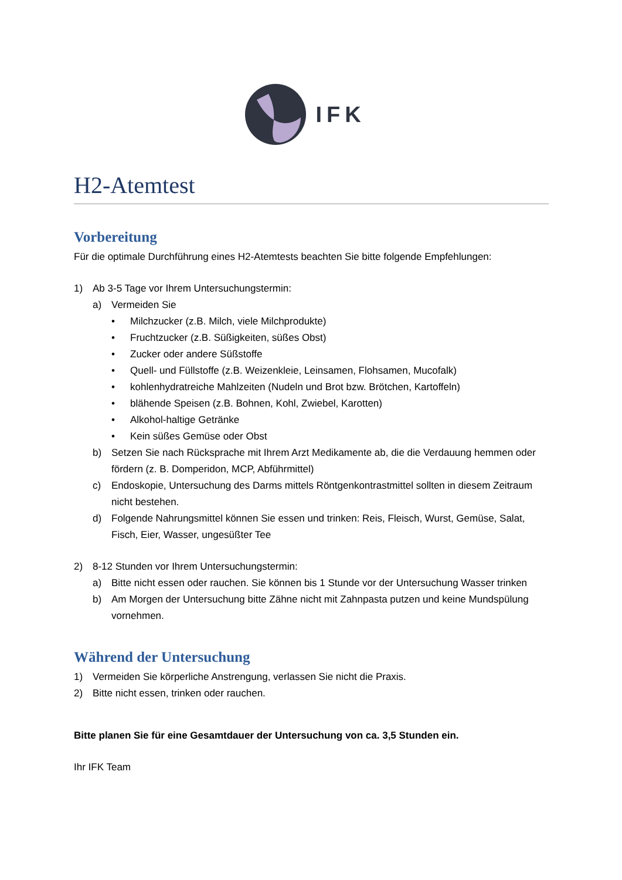IFK
H2-Atemtest
Vorbereitung
Für die optimale Durchführung eines H2-Atemtests beachten Sie bitte folgende Empfehlungen:
1) Ab 3-5 Tage vor Ihrem Untersuchungstermin:
a) Vermeiden Sie
• Milchzucker (z.B. Milch, viele Milchprodukte)
• Fruchtzucker (z.B. Süßigkeiten, süßes Obst)
• Zucker oder andere Süßstoffe
• Quell- und Füllstoffe (z.B. Weizenkleie, Leinsamen, Flohsamen, Mucofalk)
• kohlenhydratreiche Mahlzeiten (Nudeln und Brot bzw. Brötchen, Kartoffeln)
• blähende Speisen (z.B. Bohnen, Kohl, Zwiebel, Karotten)
• Alkohol-haltige Getränke
• Kein süßes Gemüse oder Obst
b) Setzen Sie nach Rücksprache mit Ihrem Arzt Medikamente ab, die die Verdauung hemmen oder fördern (z. B. Domperidon, MCP, Abführmittel)
c) Endoskopie, Untersuchung des Darms mittels Röntgenkontrastmittel sollten in diesem Zeitraum nicht bestehen.
d) Folgende Nahrungsmittel können Sie essen und trinken: Reis, Fleisch, Wurst, Gemüse, Salat, Fisch, Eier, Wasser, ungesüßter Tee
2) 8-12 Stunden vor Ihrem Untersuchungstermin:
a) Bitte nicht essen oder rauchen. Sie können bis 1 Stunde vor der Untersuchung Wasser trinken
b) Am Morgen der Untersuchung bitte Zähne nicht mit Zahnpasta putzen und keine Mundspülung vornehmen.
Während der Untersuchung
1) Vermeiden Sie körperliche Anstrengung, verlassen Sie nicht die Praxis.
2) Bitte nicht essen, trinken oder rauchen.
Bitte planen Sie für eine Gesamtdauer der Untersuchung von ca. 3,5 Stunden ein.
Ihr IFK Team